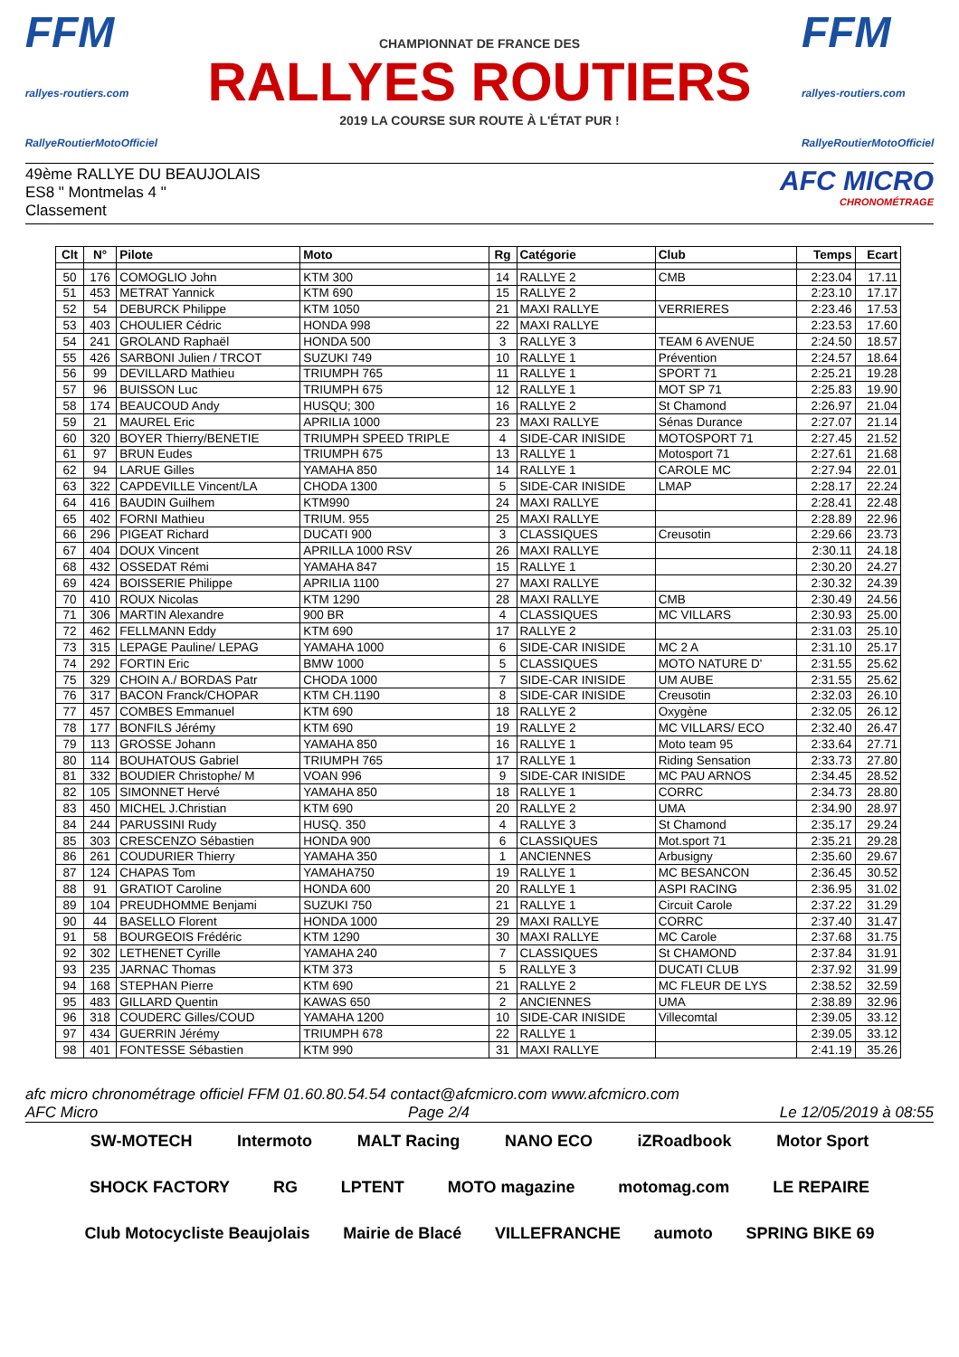FFM
rallyes-routiers.com
RallyeRoutierMotoOfficiel
CHAMPIONNAT DE FRANCE DES
RALLYES ROUTIERS
2019 LA COURSE SUR ROUTE À L'ÉTAT PUR !
FFM
rallyes-routiers.com
RallyeRoutierMotoOfficiel
49ème RALLYE DU BEAUJOLAIS
ES8 " Montmelas 4 "
Classement
AFC MICRO
CHRONOMÉTRAGE
| Clt | N° | Pilote | Moto | Rg | Catégorie | Club | Temps | Ecart |
| --- | --- | --- | --- | --- | --- | --- | --- | --- |
| 50 | 176 | COMOGLIO John | KTM 300 | 14 | RALLYE 2 | CMB | 2:23.04 | 17.11 |
| 51 | 453 | METRAT Yannick | KTM 690 | 15 | RALLYE 2 | | 2:23.10 | 17.17 |
| 52 | 54 | DEBURCK Philippe | KTM 1050 | 21 | MAXI RALLYE | VERRIERES | 2:23.46 | 17.53 |
| 53 | 403 | CHOULIER Cédric | HONDA 998 | 22 | MAXI RALLYE | | 2:23.53 | 17.60 |
| 54 | 241 | GROLAND Raphaël | HONDA 500 | 3 | RALLYE 3 | TEAM 6 AVENUE | 2:24.50 | 18.57 |
| 55 | 426 | SARBONI Julien / TRCOT | SUZUKI 749 | 10 | RALLYE 1 | Prévention | 2:24.57 | 18.64 |
| 56 | 99 | DEVILLARD Mathieu | TRIUMPH 765 | 11 | RALLYE 1 | SPORT 71 | 2:25.21 | 19.28 |
| 57 | 96 | BUISSON Luc | TRIUMPH 675 | 12 | RALLYE 1 | MOT SP 71 | 2:25.83 | 19.90 |
| 58 | 174 | BEAUCOUD Andy | HUSQU; 300 | 16 | RALLYE 2 | St Chamond | 2:26.97 | 21.04 |
| 59 | 21 | MAUREL Eric | APRILIA 1000 | 23 | MAXI RALLYE | Sénas Durance | 2:27.07 | 21.14 |
| 60 | 320 | BOYER Thierry/BENETIE | TRIUMPH SPEED TRIPLE | 4 | SIDE-CAR INISIDE | MOTOSPORT 71 | 2:27.45 | 21.52 |
| 61 | 97 | BRUN Eudes | TRIUMPH 675 | 13 | RALLYE 1 | Motosport 71 | 2:27.61 | 21.68 |
| 62 | 94 | LARUE Gilles | YAMAHA 850 | 14 | RALLYE 1 | CAROLE MC | 2:27.94 | 22.01 |
| 63 | 322 | CAPDEVILLE Vincent/LA | CHODA 1300 | 5 | SIDE-CAR INISIDE | LMAP | 2:28.17 | 22.24 |
| 64 | 416 | BAUDIN Guilhem | KTM990 | 24 | MAXI RALLYE | | 2:28.41 | 22.48 |
| 65 | 402 | FORNI Mathieu | TRIUM. 955 | 25 | MAXI RALLYE | | 2:28.89 | 22.96 |
| 66 | 296 | PIGEAT Richard | DUCATI 900 | 3 | CLASSIQUES | Creusotin | 2:29.66 | 23.73 |
| 67 | 404 | DOUX Vincent | APRILLA 1000 RSV | 26 | MAXI RALLYE | | 2:30.11 | 24.18 |
| 68 | 432 | OSSEDAT Rémi | YAMAHA 847 | 15 | RALLYE 1 | | 2:30.20 | 24.27 |
| 69 | 424 | BOISSERIE Philippe | APRILIA 1100 | 27 | MAXI RALLYE | | 2:30.32 | 24.39 |
| 70 | 410 | ROUX Nicolas | KTM 1290 | 28 | MAXI RALLYE | CMB | 2:30.49 | 24.56 |
| 71 | 306 | MARTIN Alexandre | 900 BR | 4 | CLASSIQUES | MC VILLARS | 2:30.93 | 25.00 |
| 72 | 462 | FELLMANN Eddy | KTM 690 | 17 | RALLYE 2 | | 2:31.03 | 25.10 |
| 73 | 315 | LEPAGE Pauline/ LEPAG | YAMAHA 1000 | 6 | SIDE-CAR INISIDE | MC 2 A | 2:31.10 | 25.17 |
| 74 | 292 | FORTIN Eric | BMW 1000 | 5 | CLASSIQUES | MOTO NATURE D' | 2:31.55 | 25.62 |
| 75 | 329 | CHOIN A./ BORDAS Patr | CHODA 1000 | 7 | SIDE-CAR INISIDE | UM AUBE | 2:31.55 | 25.62 |
| 76 | 317 | BACON Franck/CHOPAR | KTM CH.1190 | 8 | SIDE-CAR INISIDE | Creusotin | 2:32.03 | 26.10 |
| 77 | 457 | COMBES Emmanuel | KTM 690 | 18 | RALLYE 2 | Oxygène | 2:32.05 | 26.12 |
| 78 | 177 | BONFILS Jérémy | KTM 690 | 19 | RALLYE 2 | MC VILLARS/ ECO | 2:32.40 | 26.47 |
| 79 | 113 | GROSSE Johann | YAMAHA 850 | 16 | RALLYE 1 | Moto team 95 | 2:33.64 | 27.71 |
| 80 | 114 | BOUHATOUS Gabriel | TRIUMPH 765 | 17 | RALLYE 1 | Riding Sensation | 2:33.73 | 27.80 |
| 81 | 332 | BOUDIER Christophe/ M | VOAN 996 | 9 | SIDE-CAR INISIDE | MC PAU ARNOS | 2:34.45 | 28.52 |
| 82 | 105 | SIMONNET Hervé | YAMAHA 850 | 18 | RALLYE 1 | CORRC | 2:34.73 | 28.80 |
| 83 | 450 | MICHEL J.Christian | KTM 690 | 20 | RALLYE 2 | UMA | 2:34.90 | 28.97 |
| 84 | 244 | PARUSSINI Rudy | HUSQ. 350 | 4 | RALLYE 3 | St Chamond | 2:35.17 | 29.24 |
| 85 | 303 | CRESCENZO Sébastien | HONDA 900 | 6 | CLASSIQUES | Mot.sport 71 | 2:35.21 | 29.28 |
| 86 | 261 | COUDURIER Thierry | YAMAHA 350 | 1 | ANCIENNES | Arbusigny | 2:35.60 | 29.67 |
| 87 | 124 | CHAPAS Tom | YAMAHA750 | 19 | RALLYE 1 | MC BESANCON | 2:36.45 | 30.52 |
| 88 | 91 | GRATIOT Caroline | HONDA 600 | 20 | RALLYE 1 | ASPI RACING | 2:36.95 | 31.02 |
| 89 | 104 | PREUDHOMME Benjami | SUZUKI 750 | 21 | RALLYE 1 | Circuit Carole | 2:37.22 | 31.29 |
| 90 | 44 | BASELLO Florent | HONDA 1000 | 29 | MAXI RALLYE | CORRC | 2:37.40 | 31.47 |
| 91 | 58 | BOURGEOIS Frédéric | KTM 1290 | 30 | MAXI RALLYE | MC Carole | 2:37.68 | 31.75 |
| 92 | 302 | LETHENET Cyrille | YAMAHA 240 | 7 | CLASSIQUES | St CHAMOND | 2:37.84 | 31.91 |
| 93 | 235 | JARNAC Thomas | KTM 373 | 5 | RALLYE 3 | DUCATI CLUB | 2:37.92 | 31.99 |
| 94 | 168 | STEPHAN Pierre | KTM 690 | 21 | RALLYE 2 | MC FLEUR DE LYS | 2:38.52 | 32.59 |
| 95 | 483 | GILLARD Quentin | KAWAS 650 | 2 | ANCIENNES | UMA | 2:38.89 | 32.96 |
| 96 | 318 | COUDERC Gilles/COUD | YAMAHA 1200 | 10 | SIDE-CAR INISIDE | Villecomtal | 2:39.05 | 33.12 |
| 97 | 434 | GUERRIN Jérémy | TRIUMPH 678 | 22 | RALLYE 1 | | 2:39.05 | 33.12 |
| 98 | 401 | FONTESSE Sébastien | KTM 990 | 31 | MAXI RALLYE | | 2:41.19 | 35.26 |
afc micro chronométrage officiel FFM 01.60.80.54.54 contact@afcmicro.com www.afcmicro.com
AFC Micro Page 2/4 Le 12/05/2019 à 08:55
SW-MOTECH Intermoto MALT Racing NANO ECO iZRoadbook Motor Sport SHOCK FACTORY RG LPTENT MOTO magazine motomag.com LE REPAIRE Club Motocycliste Beaujolais Mairie de Blacé VILLEFRANCHE aumoto SPRING BIKE 69